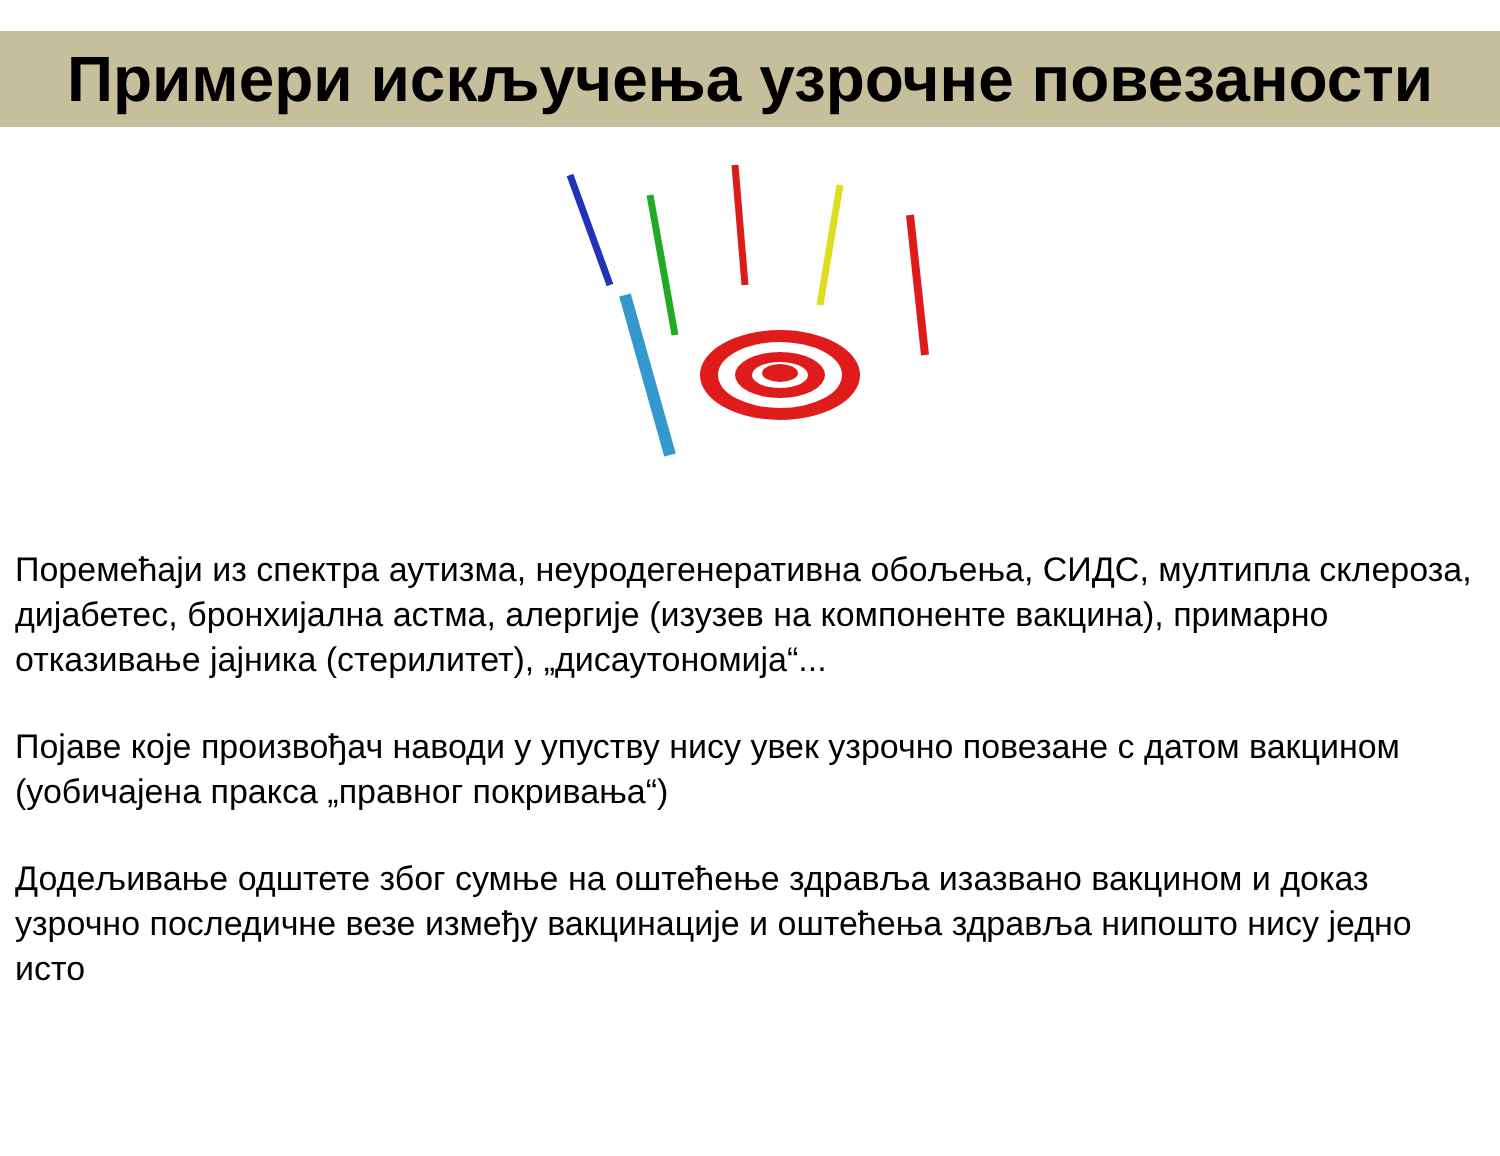Примери искључења узрочне повезаности
Поремећаји из спектра аутизма, неуродегенеративна обољења, СИДС, мултипла склероза, дијабетес, бронхијална астма, алергије (изузев на компоненте вакцина), примарно отказивање јајника (стерилитет), „дисаутономија“...
Појаве које произвођач наводи у упуству нису увек узрочно повезане с датом вакцином (уобичајена пракса „правног покривања“)
Додељивање одштете због сумње на оштећење здравља изазвано вакцином и доказ узрочно последичне везе између вакцинације и оштећења здравља нипошто нису једно исто